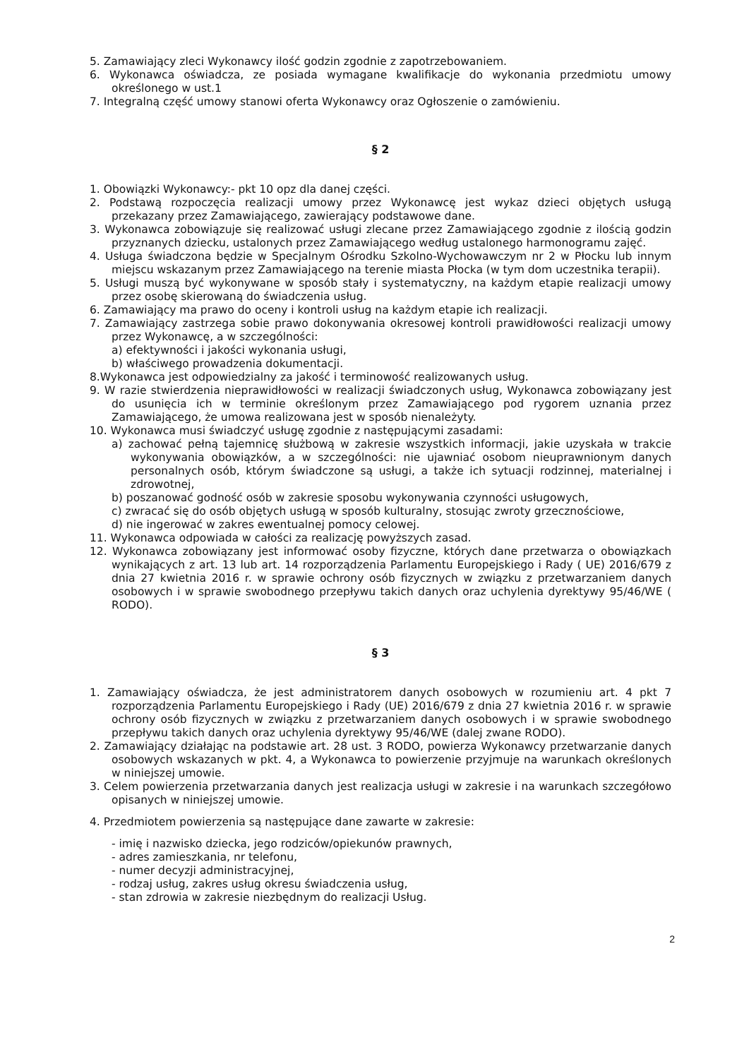5. Zamawiający zleci Wykonawcy ilość godzin zgodnie z zapotrzebowaniem.
6. Wykonawca oświadcza, ze posiada wymagane kwalifikacje do wykonania przedmiotu umowy określonego w ust.1
7. Integralną część umowy stanowi oferta Wykonawcy oraz Ogłoszenie o zamówieniu.
§ 2
1. Obowiązki Wykonawcy:- pkt 10 opz dla danej części.
2. Podstawą rozpoczęcia realizacji umowy przez Wykonawcę jest wykaz dzieci objętych usługą przekazany przez Zamawiającego, zawierający podstawowe dane.
3. Wykonawca zobowiązuje się realizować usługi zlecane przez Zamawiającego zgodnie z ilością godzin przyznanych dziecku, ustalonych przez Zamawiającego według ustalonego harmonogramu zajęć.
4. Usługa świadczona będzie w Specjalnym Ośrodku Szkolno-Wychowawczym nr 2 w Płocku lub innym miejscu wskazanym przez Zamawiającego na terenie miasta Płocka (w tym dom uczestnika terapii).
5. Usługi muszą być wykonywane w sposób stały i systematyczny, na każdym etapie realizacji umowy przez osobę skierowaną do świadczenia usług.
6. Zamawiający ma prawo do oceny i kontroli usług na każdym etapie ich realizacji.
7. Zamawiający zastrzega sobie prawo dokonywania okresowej kontroli prawidłowości realizacji umowy przez Wykonawcę, a w szczególności:
a) efektywności i jakości wykonania usługi,
b) właściwego prowadzenia dokumentacji.
8.Wykonawca jest odpowiedzialny za jakość i terminowość realizowanych usług.
9. W razie stwierdzenia nieprawidłowości w realizacji świadczonych usług, Wykonawca zobowiązany jest do usunięcia ich w terminie określonym przez Zamawiającego pod rygorem uznania przez Zamawiającego, że umowa realizowana jest w sposób nienależyty.
10. Wykonawca musi świadczyć usługę zgodnie z następującymi zasadami:
a) zachować pełną tajemnicę służbową w zakresie wszystkich informacji, jakie uzyskała w trakcie wykonywania obowiązków, a w szczególności: nie ujawniać osobom nieuprawnionym danych personalnych osób, którym świadczone są usługi, a także ich sytuacji rodzinnej, materialnej i zdrowotnej,
b) poszanować godność osób w zakresie sposobu wykonywania czynności usługowych,
c) zwracać się do osób objętych usługą w sposób kulturalny, stosując zwroty grzecznościowe,
d) nie ingerować w zakres ewentualnej pomocy celowej.
11. Wykonawca odpowiada w całości za realizację powyższych zasad.
12. Wykonawca zobowiązany jest informować osoby fizyczne, których dane przetwarza o obowiązkach wynikających z art. 13 lub art. 14 rozporządzenia Parlamentu Europejskiego i Rady ( UE) 2016/679 z dnia 27 kwietnia 2016 r. w sprawie ochrony osób fizycznych w związku z przetwarzaniem danych osobowych i w sprawie swobodnego przepływu takich danych oraz uchylenia dyrektywy 95/46/WE ( RODO).
§ 3
1. Zamawiający oświadcza, że jest administratorem danych osobowych w rozumieniu art. 4 pkt 7 rozporządzenia Parlamentu Europejskiego i Rady (UE) 2016/679 z dnia 27 kwietnia 2016 r. w sprawie ochrony osób fizycznych w związku z przetwarzaniem danych osobowych i w sprawie swobodnego przepływu takich danych oraz uchylenia dyrektywy 95/46/WE (dalej zwane RODO).
2. Zamawiający działając na podstawie art. 28 ust. 3 RODO, powierza Wykonawcy przetwarzanie danych osobowych wskazanych w pkt. 4, a Wykonawca to powierzenie przyjmuje na warunkach określonych w niniejszej umowie.
3. Celem powierzenia przetwarzania danych jest realizacja usługi w zakresie i na warunkach szczegółowo opisanych w niniejszej umowie.
4. Przedmiotem powierzenia są następujące dane zawarte w zakresie:
- imię i nazwisko dziecka, jego rodziców/opiekunów prawnych,
- adres zamieszkania, nr telefonu,
- numer decyzji administracyjnej,
- rodzaj usług, zakres usług okresu świadczenia usług,
- stan zdrowia w zakresie niezbędnym do realizacji Usług.
2